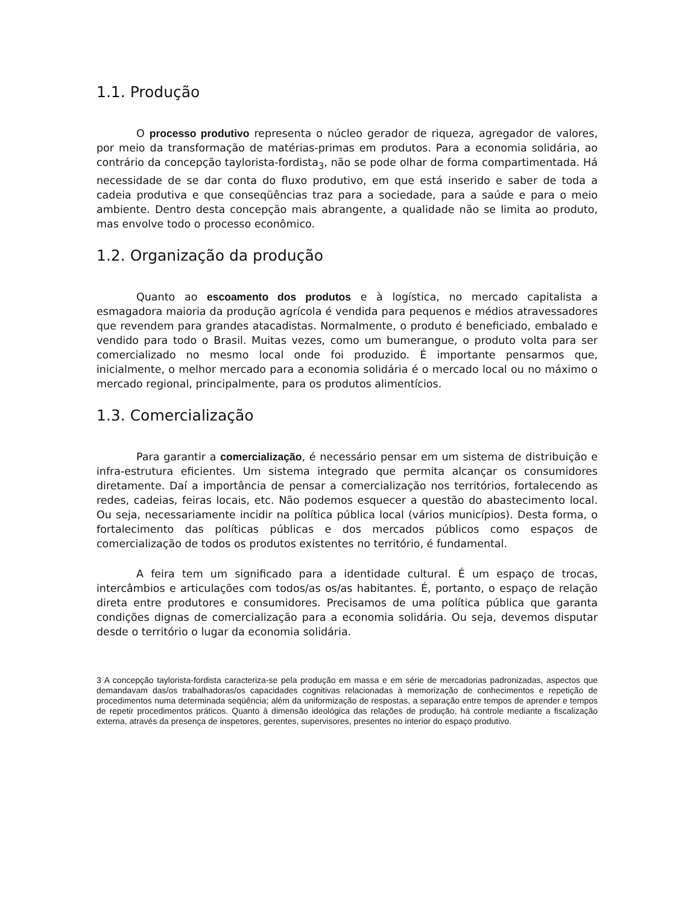1.1. Produção
O processo produtivo representa o núcleo gerador de riqueza, agregador de valores, por meio da transformação de matérias-primas em produtos. Para a economia solidária, ao contrário da concepção taylorista-fordista<sub>3</sub>, não se pode olhar de forma compartimentada. Há necessidade de se dar conta do fluxo produtivo, em que está inserido e saber de toda a cadeia produtiva e que conseqüências traz para a sociedade, para a saúde e para o meio ambiente. Dentro desta concepção mais abrangente, a qualidade não se limita ao produto, mas envolve todo o processo econômico.
1.2. Organização da produção
Quanto ao escoamento dos produtos e à logística, no mercado capitalista a esmagadora maioria da produção agrícola é vendida para pequenos e médios atravessadores que revendem para grandes atacadistas. Normalmente, o produto é beneficiado, embalado e vendido para todo o Brasil. Muitas vezes, como um bumerangue, o produto volta para ser comercializado no mesmo local onde foi produzido. É importante pensarmos que, inicialmente, o melhor mercado para a economia solidária é o mercado local ou no máximo o mercado regional, principalmente, para os produtos alimentícios.
1.3. Comercialização
Para garantir a comercialização, é necessário pensar em um sistema de distribuição e infra-estrutura eficientes. Um sistema integrado que permita alcançar os consumidores diretamente. Daí a importância de pensar a comercialização nos territórios, fortalecendo as redes, cadeias, feiras locais, etc. Não podemos esquecer a questão do abastecimento local. Ou seja, necessariamente incidir na política pública local (vários municípios). Desta forma, o fortalecimento das políticas públicas e dos mercados públicos como espaços de comercialização de todos os produtos existentes no território, é fundamental.
A feira tem um significado para a identidade cultural. É um espaço de trocas, intercâmbios e articulações com todos/as os/as habitantes. É, portanto, o espaço de relação direta entre produtores e consumidores. Precisamos de uma política pública que garanta condições dignas de comercialização para a economia solidária. Ou seja, devemos disputar desde o território o lugar da economia solidária.
3 A concepção taylorista-fordista caracteriza-se pela produção em massa e em série de mercadorias padronizadas, aspectos que demandavam das/os trabalhadoras/os capacidades cognitivas relacionadas à memorização de conhecimentos e repetição de procedimentos numa determinada seqüência; além da uniformização de respostas, a separação entre tempos de aprender e tempos de repetir procedimentos práticos. Quanto à dimensão ideológica das relações de produção, há controle mediante a fiscalização externa, através da presença de inspetores, gerentes, supervisores, presentes no interior do espaço produtivo.